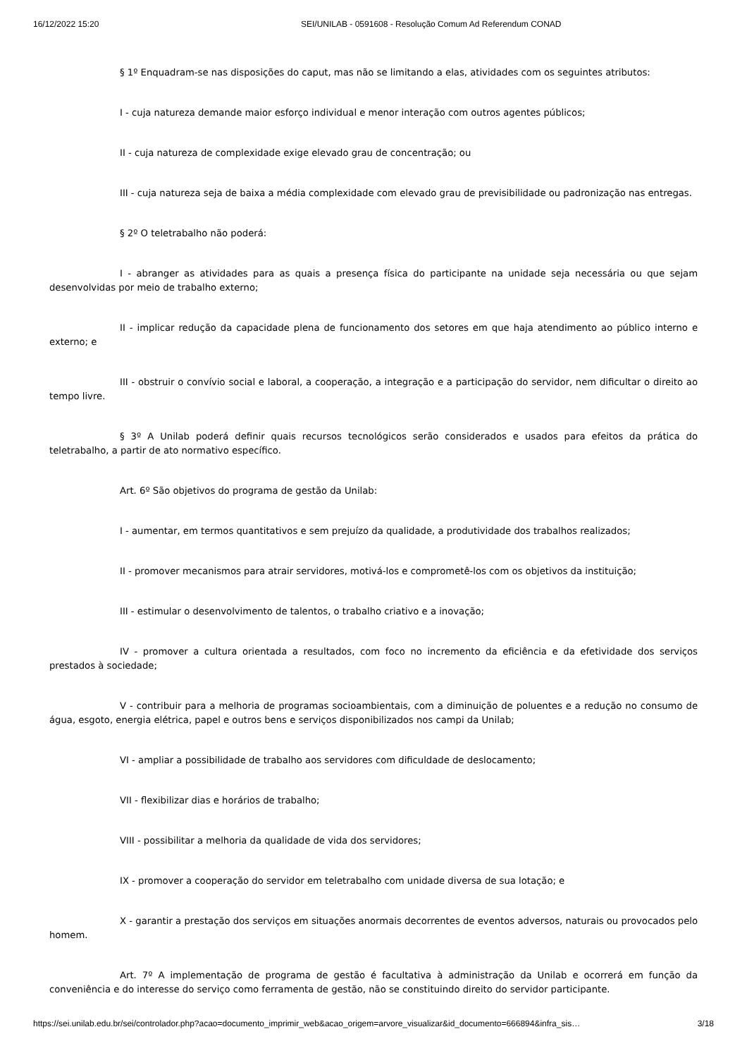16/12/2022 15:20 SEI/UNILAB - 0591608 - Resolução Comum Ad Referendum CONAD
§ 1º Enquadram-se nas disposições do caput, mas não se limitando a elas, atividades com os seguintes atributos:
I - cuja natureza demande maior esforço individual e menor interação com outros agentes públicos;
II - cuja natureza de complexidade exige elevado grau de concentração; ou
III - cuja natureza seja de baixa a média complexidade com elevado grau de previsibilidade ou padronização nas entregas.
§ 2º O teletrabalho não poderá:
I - abranger as atividades para as quais a presença física do participante na unidade seja necessária ou que sejam desenvolvidas por meio de trabalho externo;
II - implicar redução da capacidade plena de funcionamento dos setores em que haja atendimento ao público interno e externo; e
III - obstruir o convívio social e laboral, a cooperação, a integração e a participação do servidor, nem dificultar o direito ao tempo livre.
§ 3º A Unilab poderá definir quais recursos tecnológicos serão considerados e usados para efeitos da prática do teletrabalho, a partir de ato normativo específico.
Art. 6º São objetivos do programa de gestão da Unilab:
I - aumentar, em termos quantitativos e sem prejuízo da qualidade, a produtividade dos trabalhos realizados;
II - promover mecanismos para atrair servidores, motivá-los e comprometê-los com os objetivos da instituição;
III - estimular o desenvolvimento de talentos, o trabalho criativo e a inovação;
IV - promover a cultura orientada a resultados, com foco no incremento da eficiência e da efetividade dos serviços prestados à sociedade;
V - contribuir para a melhoria de programas socioambientais, com a diminuição de poluentes e a redução no consumo de água, esgoto, energia elétrica, papel e outros bens e serviços disponibilizados nos campi da Unilab;
VI - ampliar a possibilidade de trabalho aos servidores com dificuldade de deslocamento;
VII - flexibilizar dias e horários de trabalho;
VIII - possibilitar a melhoria da qualidade de vida dos servidores;
IX - promover a cooperação do servidor em teletrabalho com unidade diversa de sua lotação; e
X - garantir a prestação dos serviços em situações anormais decorrentes de eventos adversos, naturais ou provocados pelo homem.
Art. 7º A implementação de programa de gestão é facultativa à administração da Unilab e ocorrerá em função da conveniência e do interesse do serviço como ferramenta de gestão, não se constituindo direito do servidor participante.
https://sei.unilab.edu.br/sei/controlador.php?acao=documento_imprimir_web&acao_origem=arvore_visualizar&id_documento=666894&infra_sis… 3/18